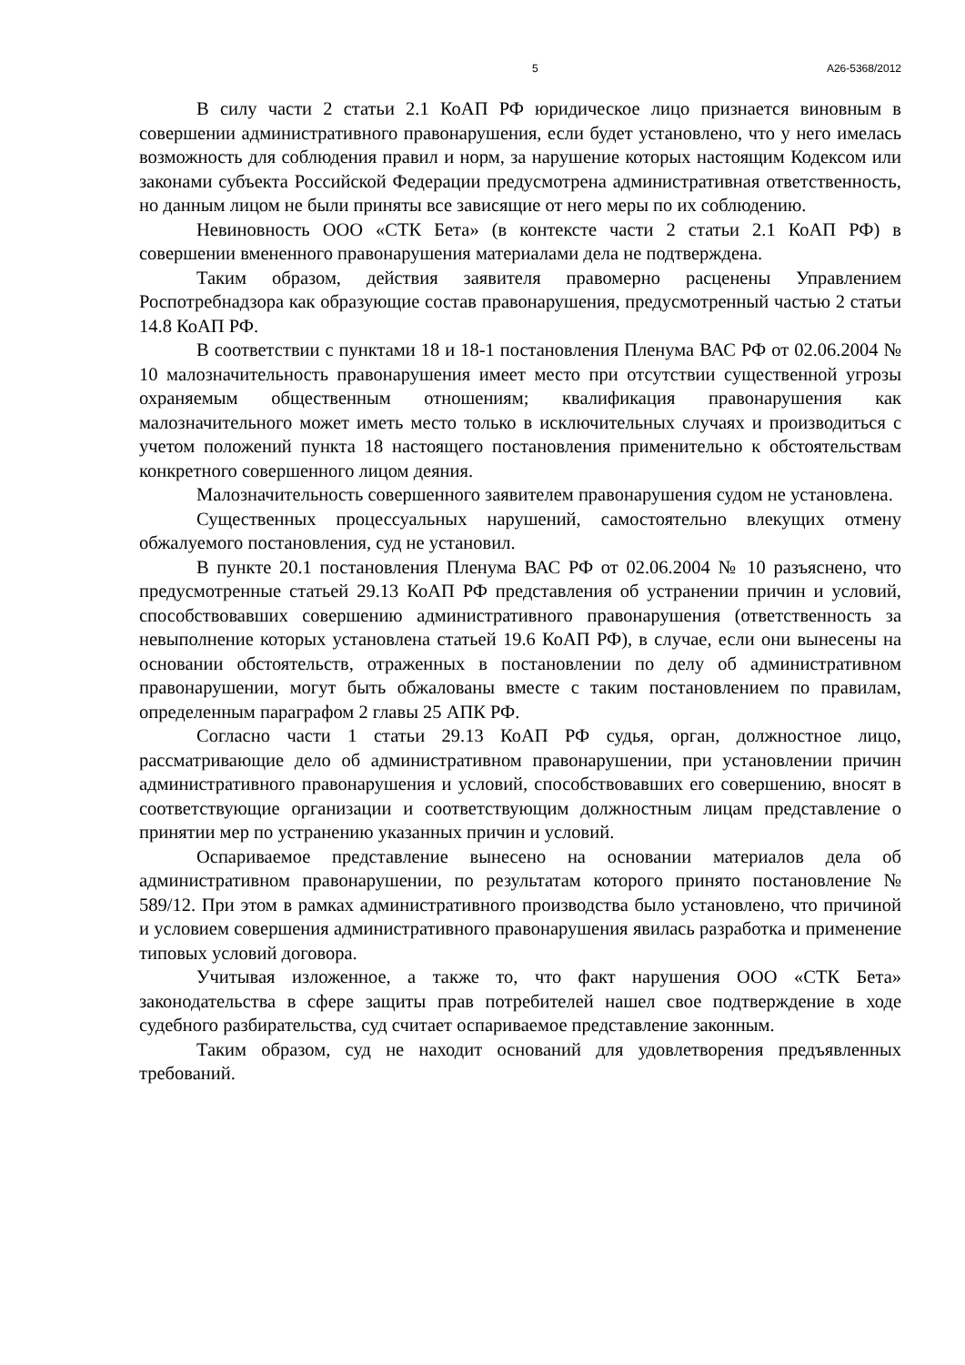5 А26-5368/2012
В силу части 2 статьи 2.1 КоАП РФ юридическое лицо признается виновным в совершении административного правонарушения, если будет установлено, что у него имелась возможность для соблюдения правил и норм, за нарушение которых настоящим Кодексом или законами субъекта Российской Федерации предусмотрена административная ответственность, но данным лицом не были приняты все зависящие от него меры по их соблюдению.
Невиновность ООО «СТК Бета» (в контексте части 2 статьи 2.1 КоАП РФ) в совершении вмененного правонарушения материалами дела не подтверждена.
Таким образом, действия заявителя правомерно расценены Управлением Роспотребнадзора как образующие состав правонарушения, предусмотренный частью 2 статьи 14.8 КоАП РФ.
В соответствии с пунктами 18 и 18-1 постановления Пленума ВАС РФ от 02.06.2004 № 10 малозначительность правонарушения имеет место при отсутствии существенной угрозы охраняемым общественным отношениям; квалификация правонарушения как малозначительного может иметь место только в исключительных случаях и производиться с учетом положений пункта 18 настоящего постановления применительно к обстоятельствам конкретного совершенного лицом деяния.
Малозначительность совершенного заявителем правонарушения судом не установлена.
Существенных процессуальных нарушений, самостоятельно влекущих отмену обжалуемого постановления, суд не установил.
В пункте 20.1 постановления Пленума ВАС РФ от 02.06.2004 № 10 разъяснено, что предусмотренные статьей 29.13 КоАП РФ представления об устранении причин и условий, способствовавших совершению административного правонарушения (ответственность за невыполнение которых установлена статьей 19.6 КоАП РФ), в случае, если они вынесены на основании обстоятельств, отраженных в постановлении по делу об административном правонарушении, могут быть обжалованы вместе с таким постановлением по правилам, определенным параграфом 2 главы 25 АПК РФ.
Согласно части 1 статьи 29.13 КоАП РФ судья, орган, должностное лицо, рассматривающие дело об административном правонарушении, при установлении причин административного правонарушения и условий, способствовавших его совершению, вносят в соответствующие организации и соответствующим должностным лицам представление о принятии мер по устранению указанных причин и условий.
Оспариваемое представление вынесено на основании материалов дела об административном правонарушении, по результатам которого принято постановление № 589/12. При этом в рамках административного производства было установлено, что причиной и условием совершения административного правонарушения явилась разработка и применение типовых условий договора.
Учитывая изложенное, а также то, что факт нарушения ООО «СТК Бета» законодательства в сфере защиты прав потребителей нашел свое подтверждение в ходе судебного разбирательства, суд считает оспариваемое представление законным.
Таким образом, суд не находит оснований для удовлетворения предъявленных требований.